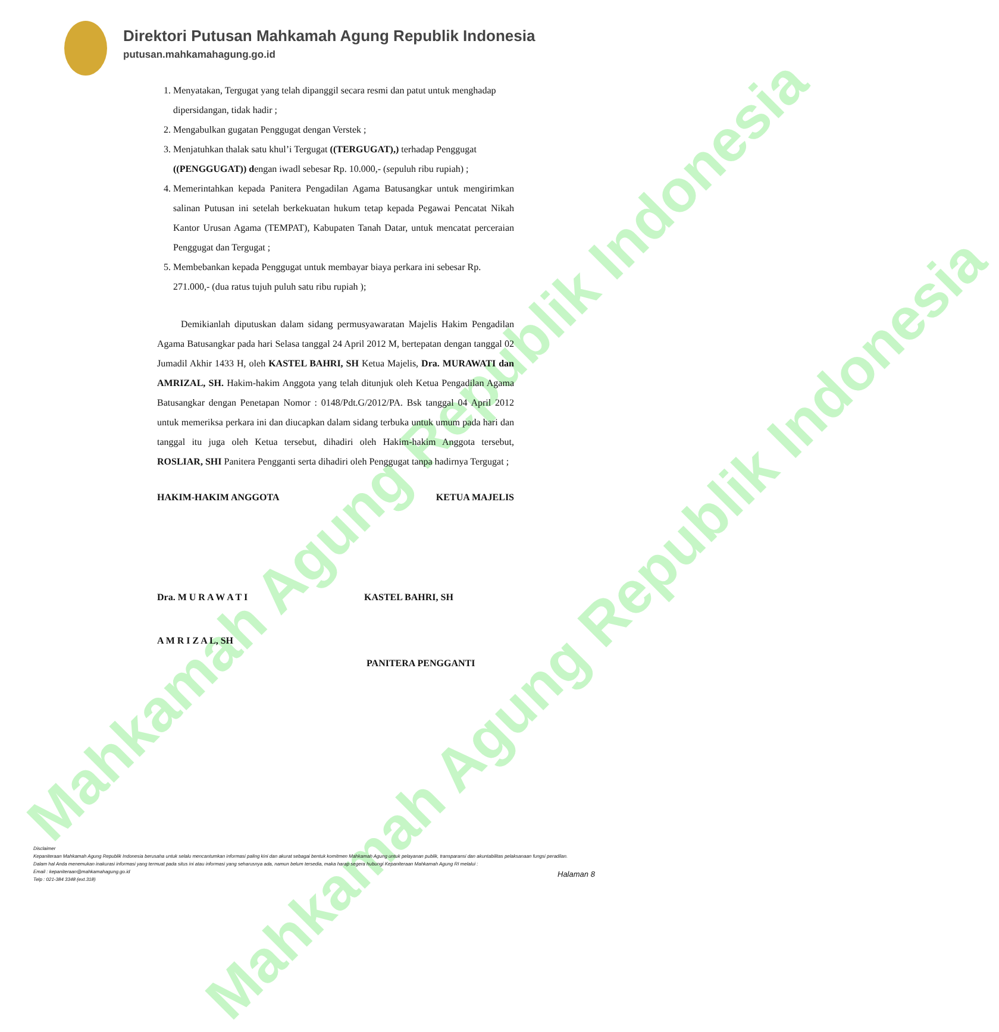Mahkamah Agung Republik Indonesia
Mahkamah Agung Republik Indonesia
Direktori Putusan Mahkamah Agung Republik Indonesia
putusan.mahkamahagung.go.id
1. Menyatakan, Tergugat yang telah dipanggil secara resmi dan patut untuk menghadap dipersidangan, tidak hadir ;
2. Mengabulkan gugatan Penggugat dengan Verstek ;
3. Menjatuhkan thalak satu khul’i Tergugat ((TERGUGAT),) terhadap Penggugat ((PENGGUGAT)) dengan iwadl sebesar Rp. 10.000,- (sepuluh ribu rupiah) ;
4. Memerintahkan kepada Panitera Pengadilan Agama Batusangkar untuk mengirimkan salinan Putusan ini setelah berkekuatan hukum tetap kepada Pegawai Pencatat Nikah Kantor Urusan Agama (TEMPAT), Kabupaten Tanah Datar, untuk mencatat perceraian Penggugat dan Tergugat ;
5. Membebankan kepada Penggugat untuk membayar biaya perkara ini sebesar Rp. 271.000,- (dua ratus tujuh puluh satu ribu rupiah );
Demikianlah diputuskan dalam sidang permusyawaratan Majelis Hakim Pengadilan Agama Batusangkar pada hari Selasa tanggal 24 April 2012 M, bertepatan dengan tanggal 02 Jumadil Akhir 1433 H, oleh KASTEL BAHRI, SH Ketua Majelis, Dra. MURAWATI dan AMRIZAL, SH. Hakim-hakim Anggota yang telah ditunjuk oleh Ketua Pengadilan Agama Batusangkar dengan Penetapan Nomor : 0148/Pdt.G/2012/PA. Bsk tanggal 04 April 2012 untuk memeriksa perkara ini dan diucapkan dalam sidang terbuka untuk umum pada hari dan tanggal itu juga oleh Ketua tersebut, dihadiri oleh Hakim-hakim Anggota tersebut, ROSLIAR, SHI Panitera Pengganti serta dihadiri oleh Penggugat tanpa hadirnya Tergugat ;
HAKIM-HAKIM ANGGOTA KETUA MAJELIS
Dra. M U R A W A T I KASTEL BAHRI, SH
A M R I Z A L, SH
PANITERA PENGGANTI
Disclaimer
Kepaniteraan Mahkamah Agung Republik Indonesia berusaha untuk selalu mencantumkan informasi paling kini dan akurat sebagai bentuk komitmen Mahkamah Agung untuk pelayanan publik, transparansi dan akuntabilitas pelaksanaan fungsi peradilan.
Dalam hal Anda menemukan inakurasi informasi yang termuat pada situs ini atau informasi yang seharusnya ada, namun belum tersedia, maka harap segera hubungi Kepaniteraan Mahkamah Agung RI melalui :
Email : kepaniteraan@mahkamahagung.go.id
Telp : 021-384 3348 (ext.318)
Halaman 8